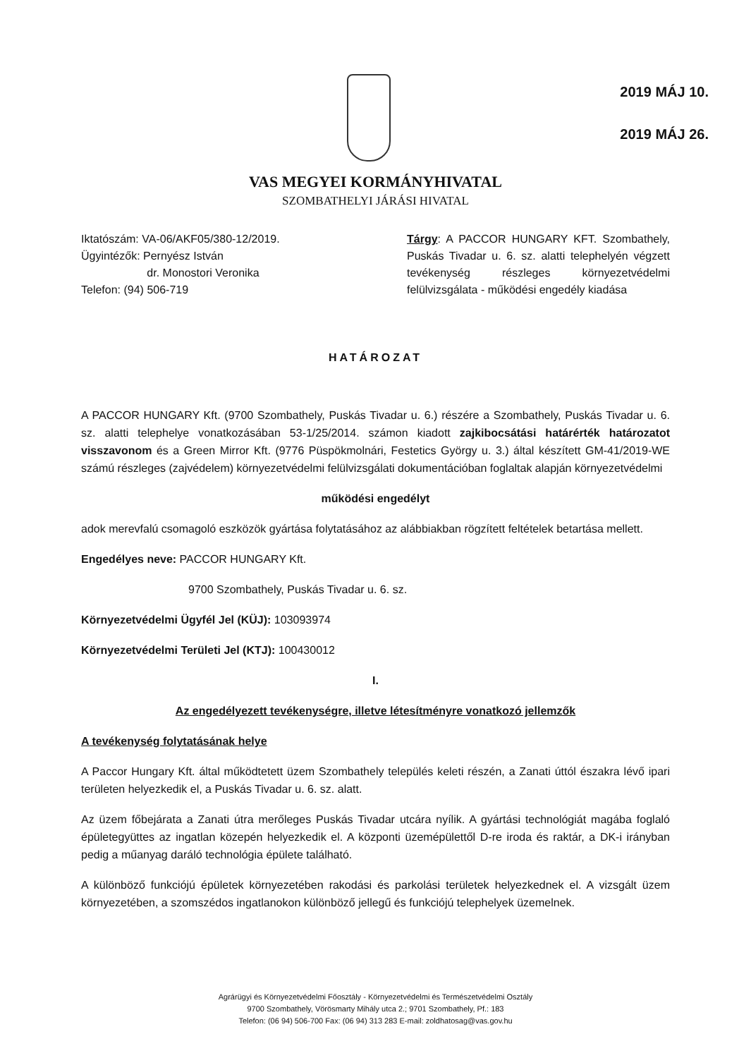2019 MÁJ 10.
2019 MÁJ 26.
VAS MEGYEI KORMÁNYHIVATAL
SZOMBATHELYI JÁRÁSI HIVATAL
Iktatószám: VA-06/AKF05/380-12/2019.
Ügyintézők: Pernyész István
dr. Monostori Veronika
Telefon: (94) 506-719
Tárgy: A PACCOR HUNGARY KFT. Szombathely, Puskás Tivadar u. 6. sz. alatti telephelyén végzett tevékenység részleges környezetvédelmi felülvizsgálata - működési engedély kiadása
HATÁROZAT
A PACCOR HUNGARY Kft. (9700 Szombathely, Puskás Tivadar u. 6.) részére a Szombathely, Puskás Tivadar u. 6. sz. alatti telephelye vonatkozásában 53-1/25/2014. számon kiadott zajkibocsátási határérték határozatot visszavonom és a Green Mirror Kft. (9776 Püspökmolnári, Festetics György u. 3.) által készített GM-41/2019-WE számú részleges (zajvédelem) környezetvédelmi felülvizsgálati dokumentációban foglaltak alapján környezetvédelmi
működési engedélyt
adok merevfalú csomagoló eszközök gyártása folytatásához az alábbiakban rögzített feltételek betartása mellett.
Engedélyes neve: PACCOR HUNGARY Kft.
9700 Szombathely, Puskás Tivadar u. 6. sz.
Környezetvédelmi Ügyfél Jel (KÜJ): 103093974
Környezetvédelmi Területi Jel (KTJ): 100430012
I.
Az engedélyezett tevékenységre, illetve létesítményre vonatkozó jellemzők
A tevékenység folytatásának helye
A Paccor Hungary Kft. által működtetett üzem Szombathely település keleti részén, a Zanati úttól északra lévő ipari területen helyezkedik el, a Puskás Tivadar u. 6. sz. alatt.
Az üzem főbejárata a Zanati útra merőleges Puskás Tivadar utcára nyílik. A gyártási technológiát magába foglaló épületegyüttes az ingatlan közepén helyezkedik el. A központi üzemépülettől D-re iroda és raktár, a DK-i irányban pedig a műanyag daráló technológia épülete található.
A különböző funkciójú épületek környezetében rakodási és parkolási területek helyezkednek el. A vizsgált üzem környezetében, a szomszédos ingatlanokon különböző jellegű és funkciójú telephelyek üzemelnek.
Agrárügyi és Környezetvédelmi Főosztály - Környezetvédelmi és Természetvédelmi Osztály
9700 Szombathely, Vörösmarty Mihály utca 2.; 9701 Szombathely, Pf.: 183
Telefon: (06 94) 506-700 Fax: (06 94) 313 283 E-mail: zoldhatosag@vas.gov.hu